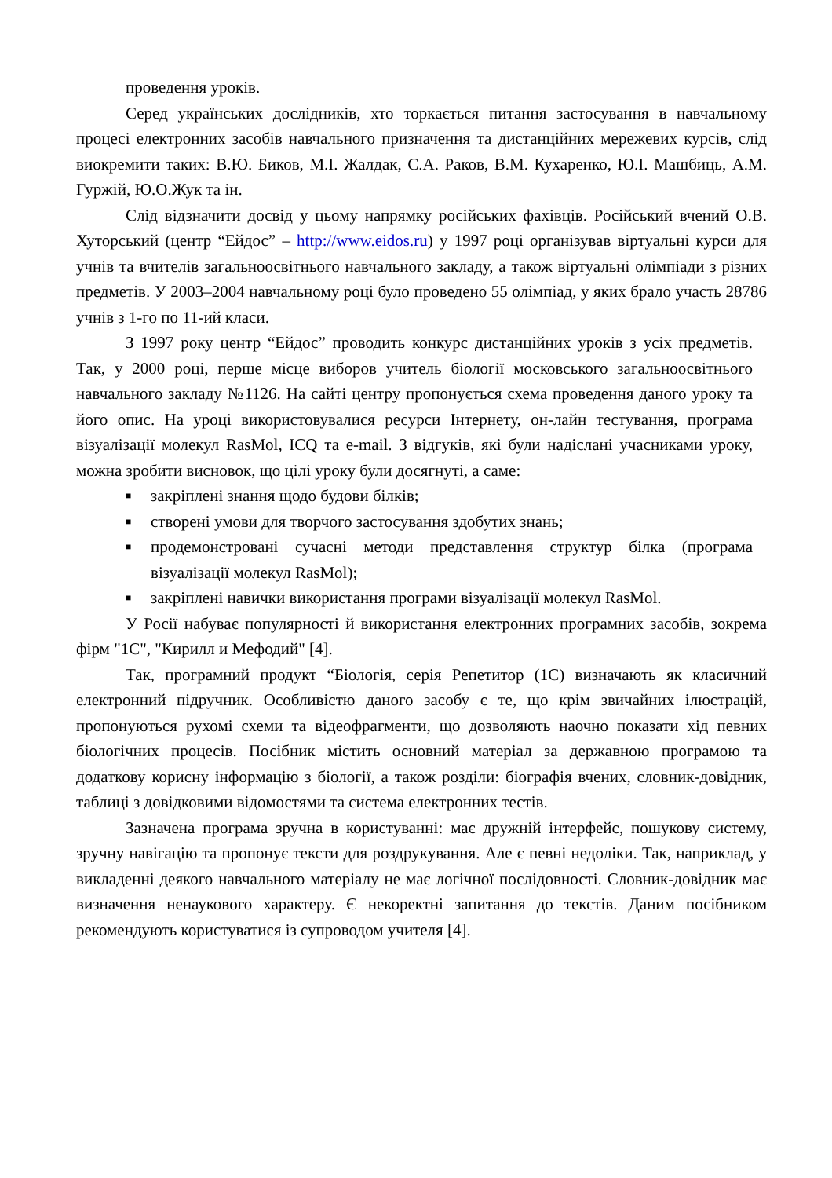проведення уроків.
Серед українських дослідників, хто торкається питання застосування в навчальному процесі електронних засобів навчального призначення та дистанційних мережевих курсів, слід виокремити таких: В.Ю. Биков, М.І. Жалдак, С.А. Раков, В.М. Кухаренко, Ю.І. Машбиць, А.М. Гуржій, Ю.О.Жук та ін.
Слід відзначити досвід у цьому напрямку російських фахівців. Російський вчений О.В. Хуторський (центр “Ейдос” – http://www.eidos.ru) у 1997 році організував віртуальні курси для учнів та вчителів загальноосвітнього навчального закладу, а також віртуальні олімпіади з різних предметів. У 2003–2004 навчальному році було проведено 55 олімпіад, у яких брало участь 28786 учнів з 1-го по 11-ий класи.
З 1997 року центр “Ейдос” проводить конкурс дистанційних уроків з усіх предметів. Так, у 2000 році, перше місце виборов учитель біології московського загальноосвітнього навчального закладу №1126. На сайті центру пропонується схема проведення даного уроку та його опис. На уроці використовувалися ресурси Інтернету, он-лайн тестування, програма візуалізації молекул RasMol, ICQ та e-mail. З відгуків, які були надіслані учасниками уроку, можна зробити висновок, що цілі уроку були досягнуті, а саме:
■ закріплені знання щодо будови білків;
■ створені умови для творчого застосування здобутих знань;
■ продемонстровані сучасні методи представлення структур білка (програма візуалізації молекул RasMol);
■ закріплені навички використання програми візуалізації молекул RasMol.
У Росії набуває популярності й використання електронних програмних засобів, зокрема фірм "1С", "Кирилл и Мефодий" [4].
Так, програмний продукт “Біологія, серія Репетитор (1С) визначають як класичний електронний підручник. Особливістю даного засобу є те, що крім звичайних ілюстрацій, пропонуються рухомі схеми та відеофрагменти, що дозволяють наочно показати хід певних біологічних процесів. Посібник містить основний матеріал за державною програмою та додаткову корисну інформацію з біології, а також розділи: біографія вчених, словник-довідник, таблиці з довідковими відомостями та система електронних тестів.
Зазначена програма зручна в користуванні: має дружній інтерфейс, пошукову систему, зручну навігацію та пропонує тексти для роздрукування. Але є певні недоліки. Так, наприклад, у викладенні деякого навчального матеріалу не має логічної послідовності. Словник-довідник має визначення ненаукового характеру. Є некоректні запитання до текстів. Даним посібником рекомендують користуватися із супроводом учителя [4].